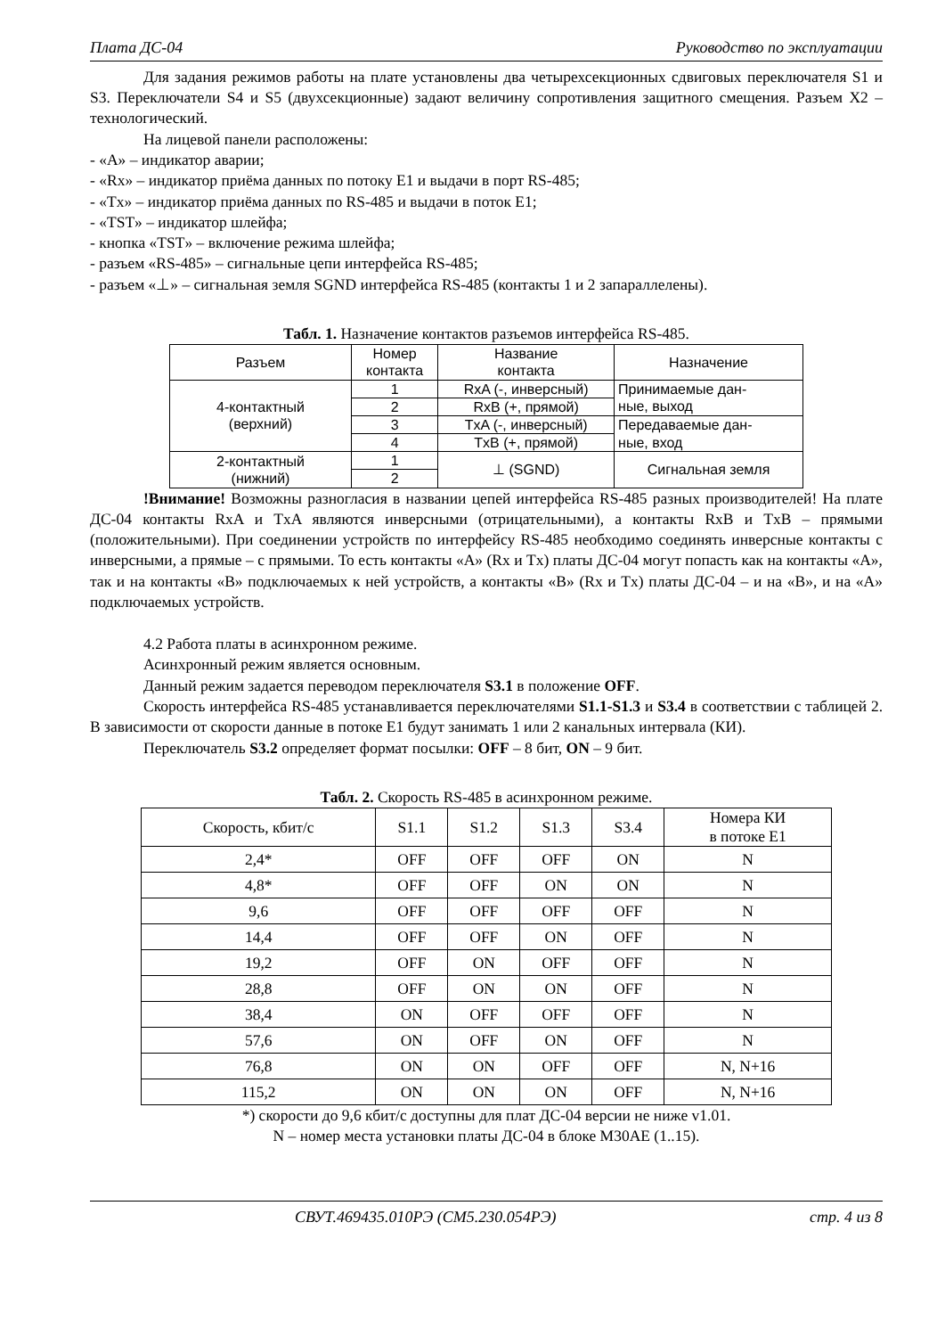Плата ДС-04 Руководство по эксплуатации
Для задания режимов работы на плате установлены два четырехсекционных сдвиговых переключателя S1 и S3. Переключатели S4 и S5 (двухсекционные) задают величину сопротивления защитного смещения. Разъем X2 – технологический.
На лицевой панели расположены:
- «A» – индикатор аварии;
- «Rx» – индикатор приёма данных по потоку E1 и выдачи в порт RS-485;
- «Tx» – индикатор приёма данных по RS-485 и выдачи в поток E1;
- «TST» – индикатор шлейфа;
- кнопка «TST» – включение режима шлейфа;
- разъем «RS-485» – сигнальные цепи интерфейса RS-485;
- разъем «⊥» – сигнальная земля SGND интерфейса RS-485 (контакты 1 и 2 запараллелены).
Табл. 1. Назначение контактов разъемов интерфейса RS-485.
| Разъем | Номер контакта | Название контакта | Назначение |
| --- | --- | --- | --- |
| 4-контактный (верхний) | 1 | RxA (-, инверсный) | Принимаемые дан- ные, выход |
| | 2 | RxB (+, прямой) | |
| | 3 | TxA (-, инверсный) | Передаваемые дан- ные, вход |
| | 4 | TxB (+, прямой) | |
| 2-контактный (нижний) | 1 | ⊥ (SGND) | Сигнальная земля |
| | 2 | | |
!Внимание! Возможны разногласия в названии цепей интерфейса RS-485 разных производителей! На плате ДС-04 контакты RxA и TxA являются инверсными (отрицательными), а контакты RxB и TxB – прямыми (положительными). При соединении устройств по интерфейсу RS-485 необходимо соединять инверсные контакты с инверсными, а прямые – с прямыми. То есть контакты «A» (Rx и Tx) платы ДС-04 могут попасть как на контакты «A», так и на контакты «B» подключаемых к ней устройств, а контакты «B» (Rx и Tx) платы ДС-04 – и на «B», и на «A» подключаемых устройств.
4.2 Работа платы в асинхронном режиме.
Асинхронный режим является основным.
Данный режим задается переводом переключателя S3.1 в положение OFF.
Скорость интерфейса RS-485 устанавливается переключателями S1.1-S1.3 и S3.4 в соответствии с таблицей 2. В зависимости от скорости данные в потоке E1 будут занимать 1 или 2 канальных интервала (КИ).
Переключатель S3.2 определяет формат посылки: OFF – 8 бит, ON – 9 бит.
Табл. 2. Скорость RS-485 в асинхронном режиме.
| Скорость, кбит/с | S1.1 | S1.2 | S1.3 | S3.4 | Номера КИ в потоке E1 |
| --- | --- | --- | --- | --- | --- |
| 2,4* | OFF | OFF | OFF | ON | N |
| 4,8* | OFF | OFF | ON | ON | N |
| 9,6 | OFF | OFF | OFF | OFF | N |
| 14,4 | OFF | OFF | ON | OFF | N |
| 19,2 | OFF | ON | OFF | OFF | N |
| 28,8 | OFF | ON | ON | OFF | N |
| 38,4 | ON | OFF | OFF | OFF | N |
| 57,6 | ON | OFF | ON | OFF | N |
| 76,8 | ON | ON | OFF | OFF | N, N+16 |
| 115,2 | ON | ON | ON | OFF | N, N+16 |
*) скорости до 9,6 кбит/с доступны для плат ДС-04 версии не ниже v1.01.
N – номер места установки платы ДС-04 в блоке М30АЕ (1..15).
СВУТ.469435.010РЭ (СМ5.230.054РЭ) стр. 4 из 8